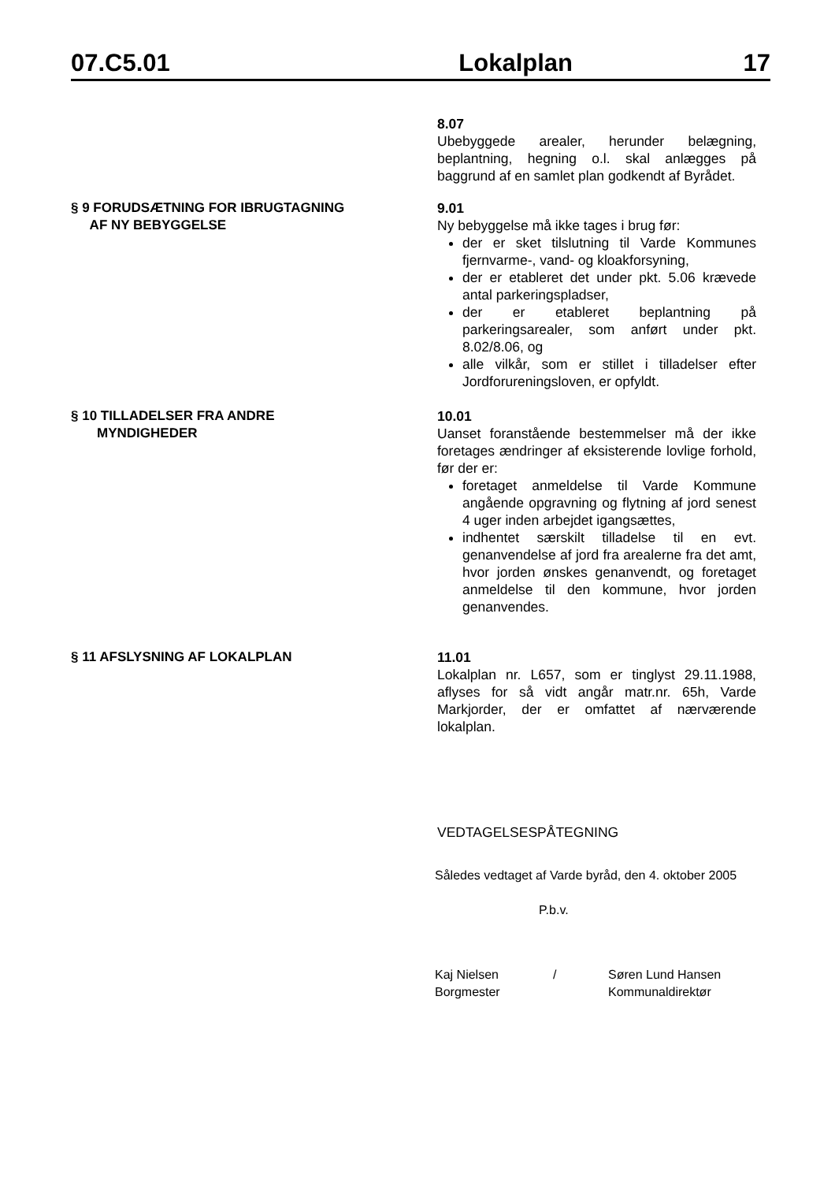07.C5.01 Lokalplan 17
8.07
Ubebyggede arealer, herunder belægning, beplantning, hegning o.l. skal anlægges på baggrund af en samlet plan godkendt af Byrådet.
§ 9 FORUDSÆTNING FOR IBRUGTAGNING
AF NY BEBYGGELSE
9.01
Ny bebyggelse må ikke tages i brug før:
der er sket tilslutning til Varde Kommunes fjernvarme-, vand- og kloakforsyning,
der er etableret det under pkt. 5.06 krævede antal parkeringspladser,
der er etableret beplantning på parkeringsarealer, som anført under pkt. 8.02/8.06, og
alle vilkår, som er stillet i tilladelser efter Jordforureningsloven, er opfyldt.
§ 10 TILLADELSER FRA ANDRE
MYNDIGHEDER
10.01
Uanset foranstående bestemmelser må der ikke foretages ændringer af eksisterende lovlige forhold, før der er:
foretaget anmeldelse til Varde Kommune angående opgravning og flytning af jord senest 4 uger inden arbejdet igangsættes,
indhentet særskilt tilladelse til en evt. genanvendelse af jord fra arealerne fra det amt, hvor jorden ønskes genanvendt, og foretaget anmeldelse til den kommune, hvor jorden genanvendes.
§ 11 AFSLYSNING AF LOKALPLAN 11.01
Lokalplan nr. L657, som er tinglyst 29.11.1988, aflyses for så vidt angår matr.nr. 65h, Varde Markjorder, der er omfattet af nærværende lokalplan.
VEDTAGELSESPÅTEGNING
Således vedtaget af Varde byråd, den 4. oktober 2005
P.b.v.
Kaj Nielsen
Borgmester
/ Søren Lund Hansen
Kommunaldirektør